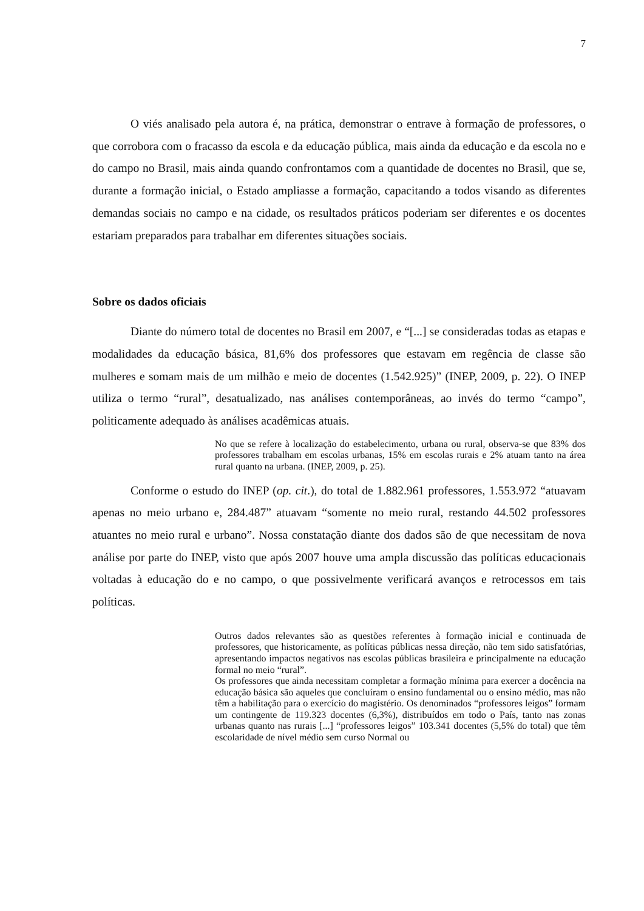7
O viés analisado pela autora é, na prática, demonstrar o entrave à formação de professores, o que corrobora com o fracasso da escola e da educação pública, mais ainda da educação e da escola no e do campo no Brasil, mais ainda quando confrontamos com a quantidade de docentes no Brasil, que se, durante a formação inicial, o Estado ampliasse a formação, capacitando a todos visando as diferentes demandas sociais no campo e na cidade, os resultados práticos poderiam ser diferentes e os docentes estariam preparados para trabalhar em diferentes situações sociais.
Sobre os dados oficiais
Diante do número total de docentes no Brasil em 2007, e “[...] se consideradas todas as etapas e modalidades da educação básica, 81,6% dos professores que estavam em regência de classe são mulheres e somam mais de um milhão e meio de docentes (1.542.925)” (INEP, 2009, p. 22). O INEP utiliza o termo “rural”, desatualizado, nas análises contemporâneas, ao invés do termo “campo”, politicamente adequado às análises acadêmicas atuais.
No que se refere à localização do estabelecimento, urbana ou rural, observa-se que 83% dos professores trabalham em escolas urbanas, 15% em escolas rurais e 2% atuam tanto na área rural quanto na urbana. (INEP, 2009, p. 25).
Conforme o estudo do INEP (op. cit.), do total de 1.882.961 professores, 1.553.972 “atuavam apenas no meio urbano e, 284.487” atuavam “somente no meio rural, restando 44.502 professores atuantes no meio rural e urbano”. Nossa constatação diante dos dados são de que necessitam de nova análise por parte do INEP, visto que após 2007 houve uma ampla discussão das políticas educacionais voltadas à educação do e no campo, o que possivelmente verificará avanços e retrocessos em tais políticas.
Outros dados relevantes são as questões referentes à formação inicial e continuada de professores, que historicamente, as políticas públicas nessa direção, não tem sido satisfatórias, apresentando impactos negativos nas escolas públicas brasileira e principalmente na educação formal no meio “rural”.
Os professores que ainda necessitam completar a formação mínima para exercer a docência na educação básica são aqueles que concluíram o ensino fundamental ou o ensino médio, mas não têm a habilitação para o exercício do magistério. Os denominados “professores leigos” formam um contingente de 119.323 docentes (6,3%), distribuídos em todo o País, tanto nas zonas urbanas quanto nas rurais [...] “professores leigos” 103.341 docentes (5,5% do total) que têm escolaridade de nível médio sem curso Normal ou